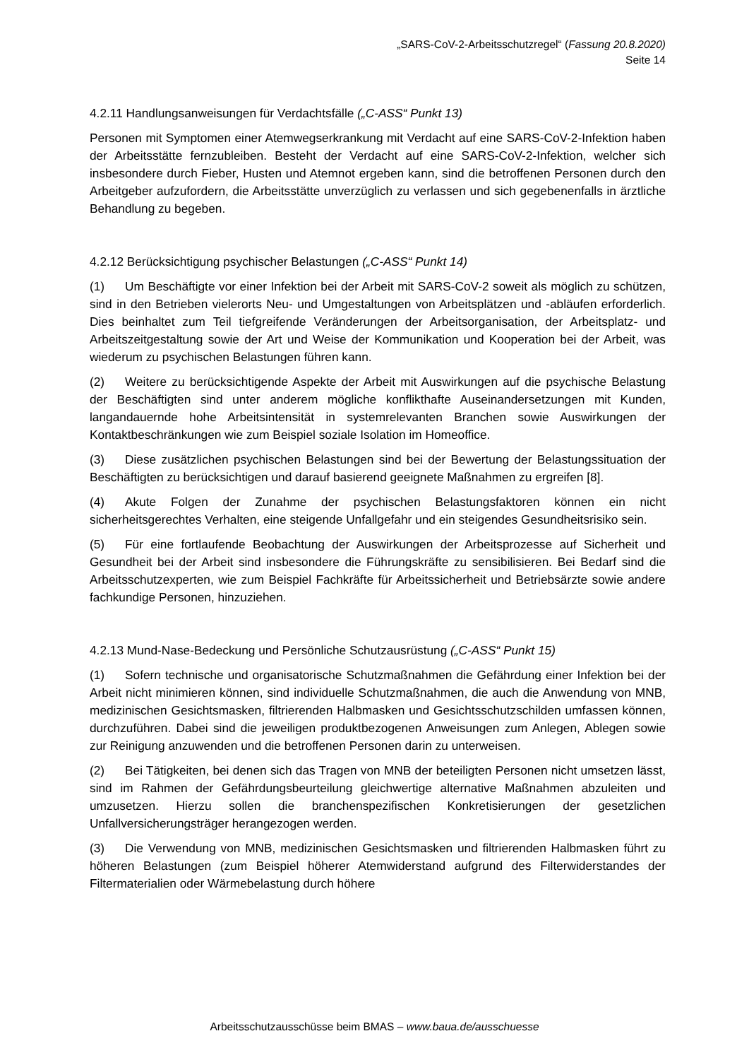„SARS-CoV-2-Arbeitsschutzregel“ (Fassung 20.8.2020)
Seite 14
4.2.11 Handlungsanweisungen für Verdachtsfälle („C-ASS“ Punkt 13)
Personen mit Symptomen einer Atemwegserkrankung mit Verdacht auf eine SARS-CoV-2-Infektion haben der Arbeitsstätte fernzubleiben. Besteht der Verdacht auf eine SARS-CoV-2-Infektion, welcher sich insbesondere durch Fieber, Husten und Atemnot ergeben kann, sind die betroffenen Personen durch den Arbeitgeber aufzufordern, die Arbeitsstätte unverzüglich zu verlassen und sich gegebenenfalls in ärztliche Behandlung zu begeben.
4.2.12 Berücksichtigung psychischer Belastungen („C-ASS“ Punkt 14)
(1) Um Beschäftigte vor einer Infektion bei der Arbeit mit SARS-CoV-2 soweit als möglich zu schützen, sind in den Betrieben vielerorts Neu- und Umgestaltungen von Arbeitsplätzen und -abläufen erforderlich. Dies beinhaltet zum Teil tiefgreifende Veränderungen der Arbeitsorganisation, der Arbeitsplatz- und Arbeitszeitgestaltung sowie der Art und Weise der Kommunikation und Kooperation bei der Arbeit, was wiederum zu psychischen Belastungen führen kann.
(2) Weitere zu berücksichtigende Aspekte der Arbeit mit Auswirkungen auf die psychische Belastung der Beschäftigten sind unter anderem mögliche konflikthafte Auseinandersetzungen mit Kunden, langandauernde hohe Arbeitsintensität in systemrelevanten Branchen sowie Auswirkungen der Kontaktbeschränkungen wie zum Beispiel soziale Isolation im Homeoffice.
(3) Diese zusätzlichen psychischen Belastungen sind bei der Bewertung der Belastungssituation der Beschäftigten zu berücksichtigen und darauf basierend geeignete Maßnahmen zu ergreifen [8].
(4) Akute Folgen der Zunahme der psychischen Belastungsfaktoren können ein nicht sicherheitsgerechtes Verhalten, eine steigende Unfallgefahr und ein steigendes Gesundheitsrisiko sein.
(5) Für eine fortlaufende Beobachtung der Auswirkungen der Arbeitsprozesse auf Sicherheit und Gesundheit bei der Arbeit sind insbesondere die Führungskräfte zu sensibilisieren. Bei Bedarf sind die Arbeitsschutzexperten, wie zum Beispiel Fachkräfte für Arbeitssicherheit und Betriebsärzte sowie andere fachkundige Personen, hinzuziehen.
4.2.13 Mund-Nase-Bedeckung und Persönliche Schutzausrüstung („C-ASS“ Punkt 15)
(1) Sofern technische und organisatorische Schutzmaßnahmen die Gefährdung einer Infektion bei der Arbeit nicht minimieren können, sind individuelle Schutzmaßnahmen, die auch die Anwendung von MNB, medizinischen Gesichtsmasken, filtrierenden Halbmasken und Gesichtsschutzschilden umfassen können, durchzuführen. Dabei sind die jeweiligen produktbezogenen Anweisungen zum Anlegen, Ablegen sowie zur Reinigung anzuwenden und die betroffenen Personen darin zu unterweisen.
(2) Bei Tätigkeiten, bei denen sich das Tragen von MNB der beteiligten Personen nicht umsetzen lässt, sind im Rahmen der Gefährdungsbeurteilung gleichwertige alternative Maßnahmen abzuleiten und umzusetzen. Hierzu sollen die branchenspezifischen Konkretisierungen der gesetzlichen Unfallversicherungsträger herangezogen werden.
(3) Die Verwendung von MNB, medizinischen Gesichtsmasken und filtrierenden Halbmasken führt zu höheren Belastungen (zum Beispiel höherer Atemwiderstand aufgrund des Filterwiderstandes der Filtermaterialien oder Wärmebelastung durch höhere
Arbeitsschutzausschüsse beim BMAS – www.baua.de/ausschuesse